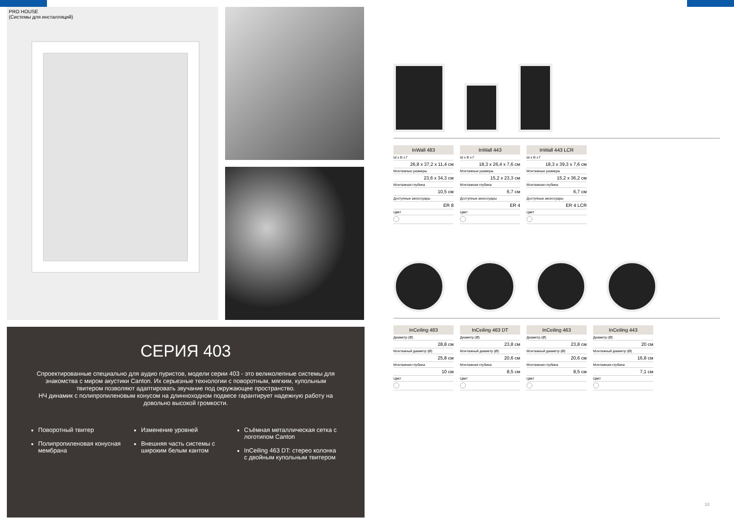PRO HOUSE
(Системы для инсталляций)
СЕРИЯ 403
Спроектированные специально для аудио пуристов, модели серии 403 - это великолепные системы для знакомства с миром акустики Canton. Их серьезные технологии с поворотным, мягким, купольным твитером позволяют адаптировать звучание под окружающее пространство.
НЧ динамик с полипропиленовым конусом на длинноходном подвесе гарантирует надежную работу на довольно высокой громкости.
Поворотный твитер
Полипропиленовая конусная мембрана
Изменение уровней
Внешняя часть системы с широким белым кантом
Съёмная металлическая сетка с логотипом Canton
InCeiling 463 DT: стерео колонка с двойным купольным твитером
| InWall 483 |
| --- |
| Ш x В x Г |
| 26,8 x 37,2 x 11,4 см |
| Монтажные размеры |
| 23,6 x 34,3 см |
| Монтажная глубина |
| 10,5 см |
| Доступные аксессуары |
| ER 8 |
| Цвет |
| InWall 443 |
| --- |
| Ш x В x Г |
| 18,3 x 26,4 x 7,6 см |
| Монтажные размеры |
| 15,2 x 23,3 см |
| Монтажная глубина |
| 6,7 см |
| Доступные аксессуары |
| ER 4 |
| Цвет |
| InWall 443 LCR |
| --- |
| Ш x В x Г |
| 18,3 x 39,3 x 7,6 см |
| Монтажные размеры |
| 15,2 x 36,2 см |
| Монтажная глубина |
| 6,7 см |
| Доступные аксессуары |
| ER 4 LCR |
| Цвет |
| InCeiling 483 |
| --- |
| Диаметр (Ø) |
| 28,8 см |
| Монтажный диаметр (Ø) |
| 25,8 см |
| Монтажная глубина |
| 10 см |
| Цвет |
| InCeiling 463 DT |
| --- |
| Диаметр (Ø) |
| 23,8 см |
| Монтажный диаметр (Ø) |
| 20,6 см |
| Монтажная глубина |
| 8,5 см |
| Цвет |
| InCeiling 463 |
| --- |
| Диаметр (Ø) |
| 23,8 см |
| Монтажный диаметр (Ø) |
| 20,6 см |
| Монтажная глубина |
| 8,5 см |
| Цвет |
| InCeiling 443 |
| --- |
| Диаметр (Ø) |
| 20 см |
| Монтажный диаметр (Ø) |
| 16,8 см |
| Монтажная глубина |
| 7,1 см |
| Цвет |
33